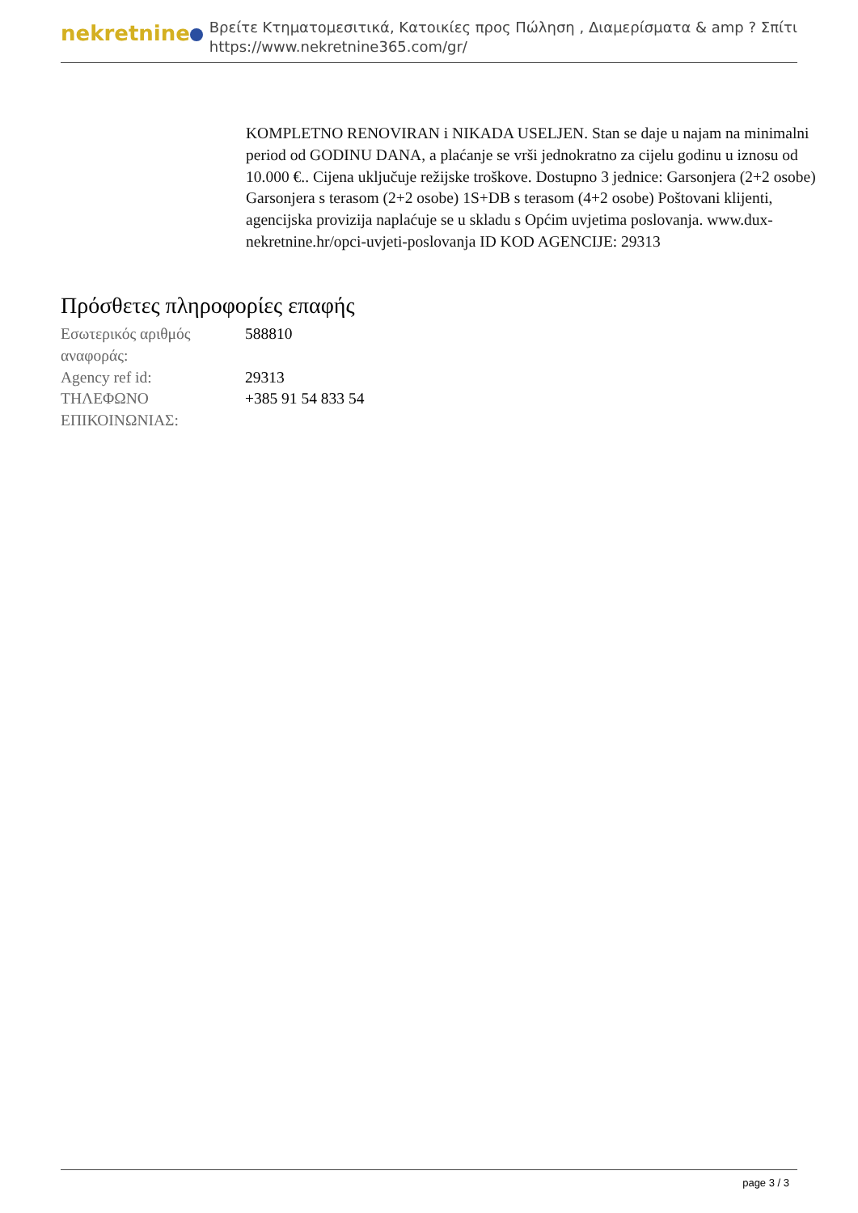nekretnine
Βρείτε Κτηματομεσιτικά, Κατοικίες προς Πώληση , Διαμερίσματα & amp ? Σπίτι
https://www.nekretnine365.com/gr/
KOMPLETNO RENOVIRAN i NIKADA USELJEN. Stan se daje u najam na minimalni period od GODINU DANA, a plaćanje se vrši jednokratno za cijelu godinu u iznosu od 10.000 €.. Cijena uključuje režijske troškove. Dostupno 3 jednice: Garsonjera (2+2 osobe) Garsonjera s terasom (2+2 osobe) 1S+DB s terasom (4+2 osobe) Poštovani klijenti, agencijska provizija naplaćuje se u skladu s Općim uvjetima poslovanja. www.dux-nekretnine.hr/opci-uvjeti-poslovanja ID KOD AGENCIJE: 29313
Πρόσθετες πληροφορίες επαφής
| Εσωτερικός αριθμός αναφοράς: | 588810 |
| Agency ref id: | 29313 |
| ΤΗΛΕΦΩΝΟ ΕΠΙΚΟΙΝΩΝΙΑΣ: | +385 91 54 833 54 |
page 3 / 3